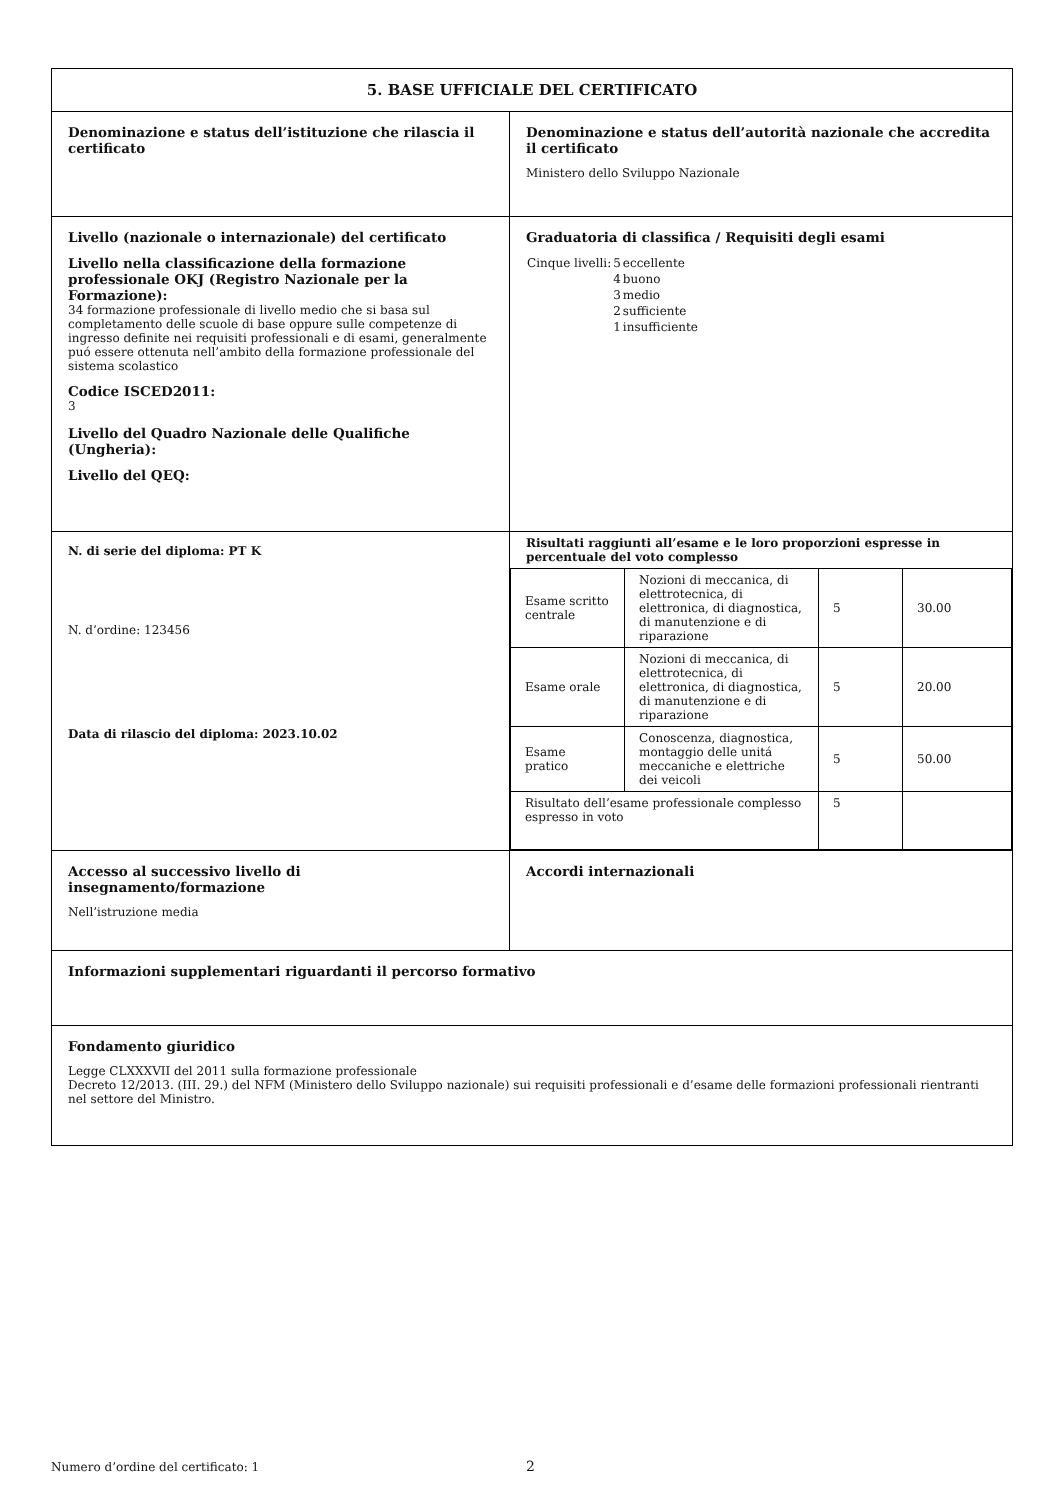| 5. BASE UFFICIALE DEL CERTIFICATO | |
| Denominazione e status dell’istituzione che rilascia il certificato | Denominazione e status dell’autorità nazionale che accredita il certificato Ministero dello Sviluppo Nazionale |
| Livello (nazionale o internazionale) del certificato Livello nella classificazione della formazione professionale OKJ (Registro Nazionale per la Formazione): 34 formazione professionale di livello medio che si basa sul completamento delle scuole di base oppure sulle competenze di ingresso definite nei requisiti professionali e di esami, generalmente puó essere ottenuta nell’ambito della formazione professionale del sistema scolastico Codice ISCED2011: 3 Livello del Quadro Nazionale delle Qualifiche (Ungheria): Livello del QEQ: | Graduatoria di classifica / Requisiti degli esami / Cinque livelli: / 5 / eccellente / / / 4 / buono / / / 3 / medio / / / 2 / sufficiente / / / 1 / insufficiente / |
| N. di serie del diploma: PT K N. d’ordine: 123456 Data di rilascio del diploma: 2023.10.02 | Risultati raggiunti all’esame e le loro proporzioni espresse in percentuale del voto complesso / Esame scritto centrale / Nozioni di meccanica, di elettrotecnica, di elettronica, di diagnostica, di manutenzione e di riparazione / 5 / 30.00 / / Esame orale / Nozioni di meccanica, di elettrotecnica, di elettronica, di diagnostica, di manutenzione e di riparazione / 5 / 20.00 / / Esame pratico / Conoscenza, diagnostica, montaggio delle unitá meccaniche e elettriche dei veicoli / 5 / 50.00 / / Risultato dell’esame professionale complesso espresso in voto / / 5 / / |
| Accesso al successivo livello di insegnamento/formazione Nell’istruzione media | Accordi internazionali |
| Informazioni supplementari riguardanti il percorso formativo | |
| Fondamento giuridico Legge CLXXXVII del 2011 sulla formazione professionale Decreto 12/2013. (III. 29.) del NFM (Ministero dello Sviluppo nazionale) sui requisiti professionali e d’esame delle formazioni professionali rientranti nel settore del Ministro. | |
Numero d’ordine del certificato: 1
2